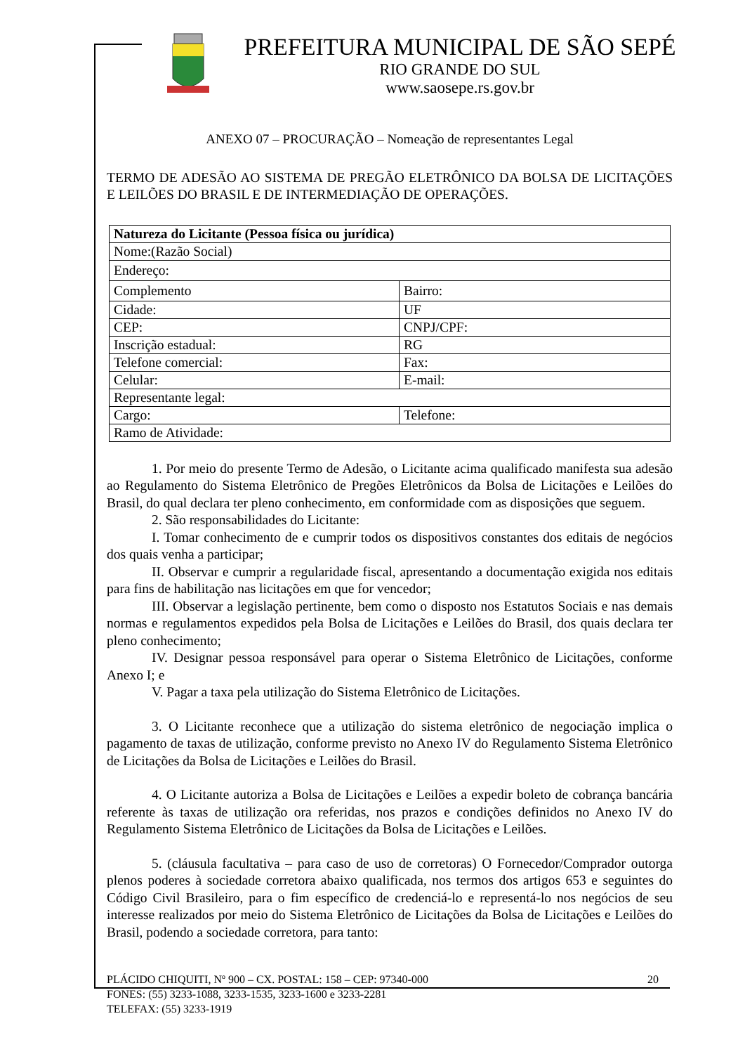PREFEITURA MUNICIPAL DE SÃO SEPÉ
RIO GRANDE DO SUL
www.saosepe.rs.gov.br
ANEXO 07 – PROCURAÇÃO – Nomeação de representantes Legal
TERMO DE ADESÃO AO SISTEMA DE PREGÃO ELETRÔNICO DA BOLSA DE LICITAÇÕES E LEILÕES DO BRASIL E DE INTERMEDIAÇÃO DE OPERAÇÕES.
| Natureza do Licitante (Pessoa física ou jurídica) | |
| Nome:(Razão Social) | |
| Endereço: | |
| Complemento | Bairro: |
| Cidade: | UF |
| CEP: | CNPJ/CPF: |
| Inscrição estadual: | RG |
| Telefone comercial: | Fax: |
| Celular: | E-mail: |
| Representante legal: | |
| Cargo: | Telefone: |
| Ramo de Atividade: | |
1. Por meio do presente Termo de Adesão, o Licitante acima qualificado manifesta sua adesão ao Regulamento do Sistema Eletrônico de Pregões Eletrônicos da Bolsa de Licitações e Leilões do Brasil, do qual declara ter pleno conhecimento, em conformidade com as disposições que seguem.
2. São responsabilidades do Licitante:
I. Tomar conhecimento de e cumprir todos os dispositivos constantes dos editais de negócios dos quais venha a participar;
II. Observar e cumprir a regularidade fiscal, apresentando a documentação exigida nos editais para fins de habilitação nas licitações em que for vencedor;
III. Observar a legislação pertinente, bem como o disposto nos Estatutos Sociais e nas demais normas e regulamentos expedidos pela Bolsa de Licitações e Leilões do Brasil, dos quais declara ter pleno conhecimento;
IV. Designar pessoa responsável para operar o Sistema Eletrônico de Licitações, conforme Anexo I; e
V. Pagar a taxa pela utilização do Sistema Eletrônico de Licitações.
3. O Licitante reconhece que a utilização do sistema eletrônico de negociação implica o pagamento de taxas de utilização, conforme previsto no Anexo IV do Regulamento Sistema Eletrônico de Licitações da Bolsa de Licitações e Leilões do Brasil.
4. O Licitante autoriza a Bolsa de Licitações e Leilões a expedir boleto de cobrança bancária referente às taxas de utilização ora referidas, nos prazos e condições definidos no Anexo IV do Regulamento Sistema Eletrônico de Licitações da Bolsa de Licitações e Leilões.
5. (cláusula facultativa – para caso de uso de corretoras) O Fornecedor/Comprador outorga plenos poderes à sociedade corretora abaixo qualificada, nos termos dos artigos 653 e seguintes do Código Civil Brasileiro, para o fim específico de credenciá-lo e representá-lo nos negócios de seu interesse realizados por meio do Sistema Eletrônico de Licitações da Bolsa de Licitações e Leilões do Brasil, podendo a sociedade corretora, para tanto:
PLÁCIDO CHIQUITI, Nº 900 – CX. POSTAL: 158 – CEP: 97340-000 20
FONES: (55) 3233-1088, 3233-1535, 3233-1600 e 3233-2281
TELEFAX: (55) 3233-1919